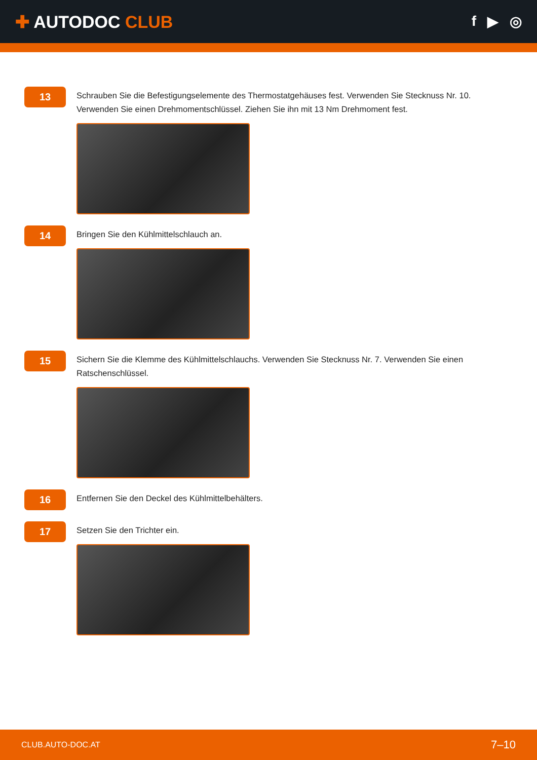✚ AUTODOC CLUB
f ▶ ◎
13
Schrauben Sie die Befestigungselemente des Thermostatgehäuses fest. Verwenden Sie Stecknuss Nr. 10. Verwenden Sie einen Drehmomentschlüssel. Ziehen Sie ihn mit 13 Nm Drehmoment fest.
14
Bringen Sie den Kühlmittelschlauch an.
15
Sichern Sie die Klemme des Kühlmittelschlauchs. Verwenden Sie Stecknuss Nr. 7. Verwenden Sie einen Ratschenschlüssel.
16
Entfernen Sie den Deckel des Kühlmittelbehälters.
17
Setzen Sie den Trichter ein.
CLUB.AUTO-DOC.AT 7–10